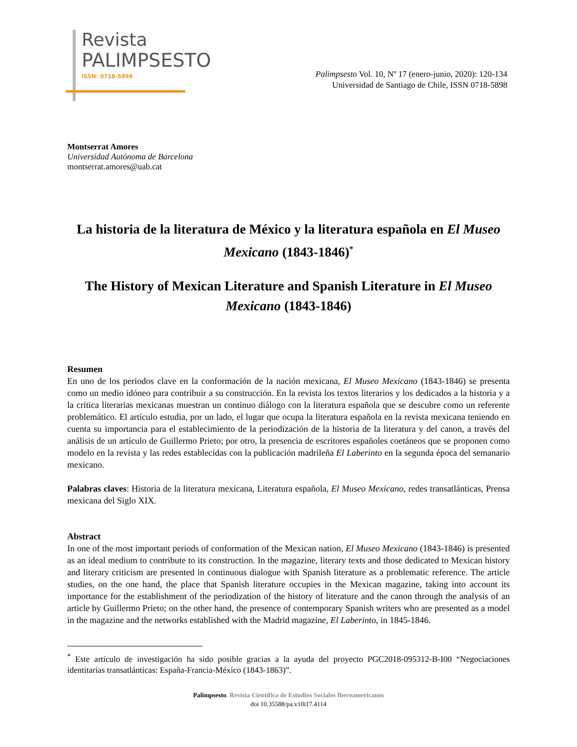Revista
PALIMPSESTO
ISSN: 0718-5898
Palimpsesto Vol. 10, Nº 17 (enero-junio, 2020): 120-134
Universidad de Santiago de Chile, ISSN 0718-5898
Montserrat Amores
Universidad Autónoma de Barcelona
montserrat.amores@uab.cat
La historia de la literatura de México y la literatura española en El Museo Mexicano (1843-1846)<sup>*</sup>
The History of Mexican Literature and Spanish Literature in El Museo Mexicano (1843-1846)
Resumen
En uno de los periodos clave en la conformación de la nación mexicana, El Museo Mexicano (1843-1846) se presenta como un medio idóneo para contribuir a su construcción. En la revista los textos literarios y los dedicados a la historia y a la crítica literarias mexicanas muestran un continuo diálogo con la literatura española que se descubre como un referente problemático. El artículo estudia, por un lado, el lugar que ocupa la literatura española en la revista mexicana teniendo en cuenta su importancia para el establecimiento de la periodización de la historia de la literatura y del canon, a través del análisis de un artículo de Guillermo Prieto; por otro, la presencia de escritores españoles coetáneos que se proponen como modelo en la revista y las redes establecidas con la publicación madrileña El Laberinto en la segunda época del semanario mexicano.
Palabras claves: Historia de la literatura mexicana, Literatura española, El Museo Mexicano, redes transatlánticas, Prensa mexicana del Siglo XIX.
Abstract
In one of the most important periods of conformation of the Mexican nation, El Museo Mexicano (1843-1846) is presented as an ideal medium to contribute to its construction. In the magazine, literary texts and those dedicated to Mexican history and literary criticism are presented in continuous dialogue with Spanish literature as a problematic reference. The article studies, on the one hand, the place that Spanish literature occupies in the Mexican magazine, taking into account its importance for the establishment of the periodization of the history of literature and the canon through the analysis of an article by Guillermo Prieto; on the other hand, the presence of contemporary Spanish writers who are presented as a model in the magazine and the networks established with the Madrid magazine, El Laberinto, in 1845-1846.
<sup>*</sup> Este artículo de investigación ha sido posible gracias a la ayuda del proyecto PGC2018-095312-B-I00 “Negociaciones identitarias transatlánticas: España-Francia-México (1843-1863)”.
Palimpsesto. Revista Científica de Estudios Sociales Iberoamericanos
doi 10.35588/pa.v10i17.4114